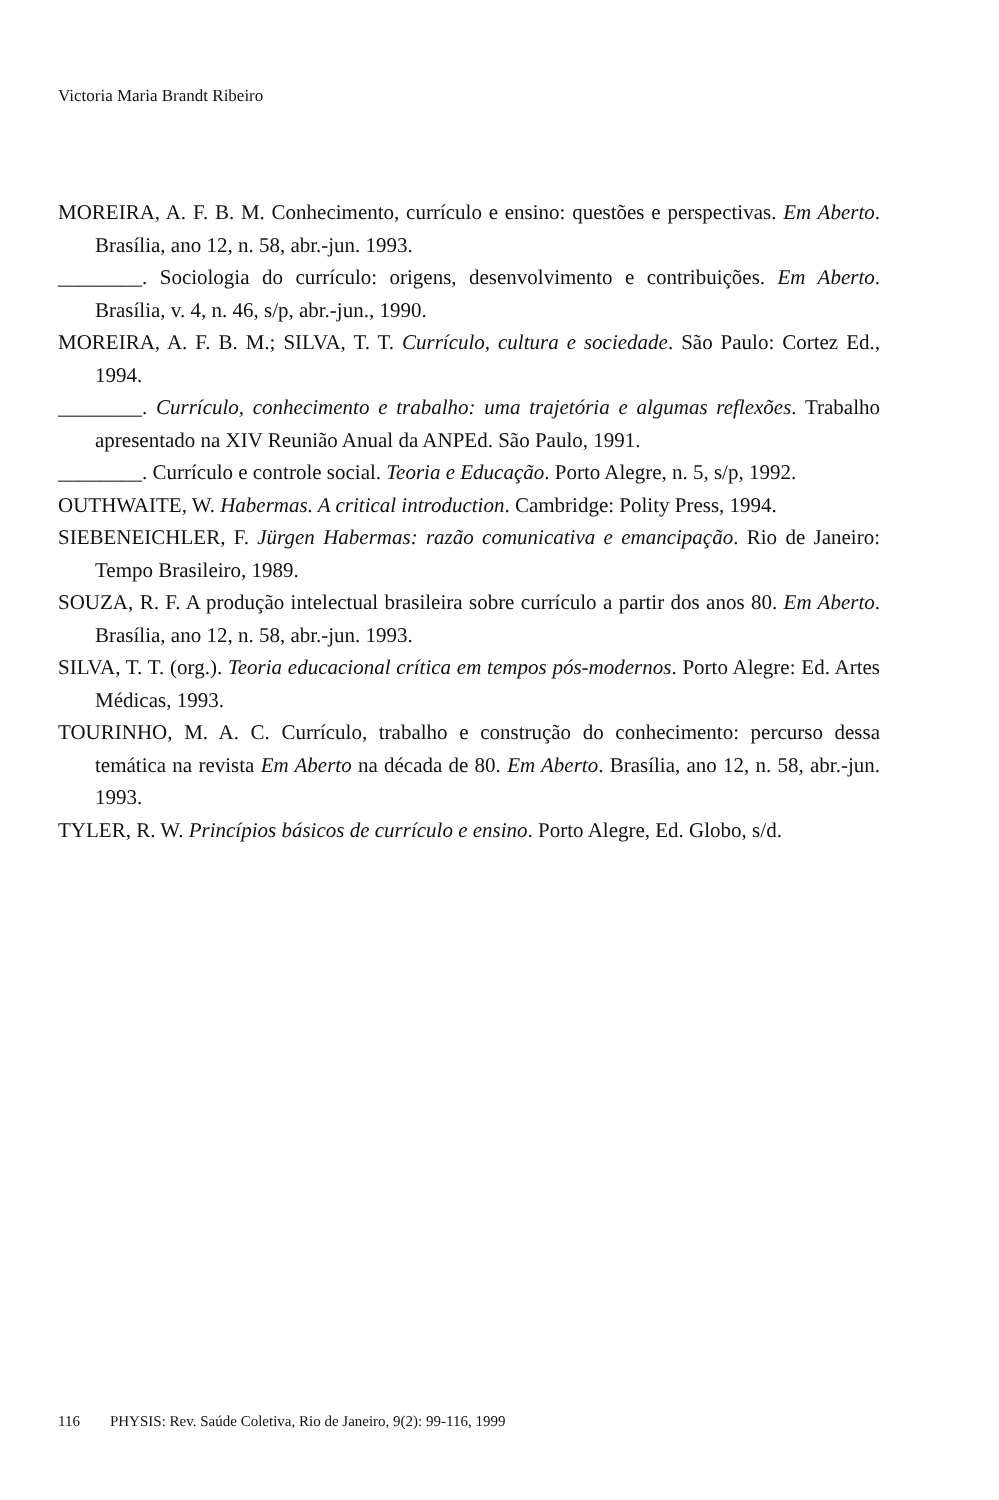Victoria Maria Brandt Ribeiro
MOREIRA, A. F. B. M. Conhecimento, currículo e ensino: questões e perspectivas. Em Aberto. Brasília, ano 12, n. 58, abr.-jun. 1993.
________. Sociologia do currículo: origens, desenvolvimento e contribuições. Em Aberto. Brasília, v. 4, n. 46, s/p, abr.-jun., 1990.
MOREIRA, A. F. B. M.; SILVA, T. T. Currículo, cultura e sociedade. São Paulo: Cortez Ed., 1994.
________. Currículo, conhecimento e trabalho: uma trajetória e algumas reflexões. Trabalho apresentado na XIV Reunião Anual da ANPEd. São Paulo, 1991.
________. Currículo e controle social. Teoria e Educação. Porto Alegre, n. 5, s/p, 1992.
OUTHWAITE, W. Habermas. A critical introduction. Cambridge: Polity Press, 1994.
SIEBENEICHLER, F. Jürgen Habermas: razão comunicativa e emancipação. Rio de Janeiro: Tempo Brasileiro, 1989.
SOUZA, R. F. A produção intelectual brasileira sobre currículo a partir dos anos 80. Em Aberto. Brasília, ano 12, n. 58, abr.-jun. 1993.
SILVA, T. T. (org.). Teoria educacional crítica em tempos pós-modernos. Porto Alegre: Ed. Artes Médicas, 1993.
TOURINHO, M. A. C. Currículo, trabalho e construção do conhecimento: percurso dessa temática na revista Em Aberto na década de 80. Em Aberto. Brasília, ano 12, n. 58, abr.-jun. 1993.
TYLER, R. W. Princípios básicos de currículo e ensino. Porto Alegre, Ed. Globo, s/d.
116 PHYSIS: Rev. Saúde Coletiva, Rio de Janeiro, 9(2): 99-116, 1999